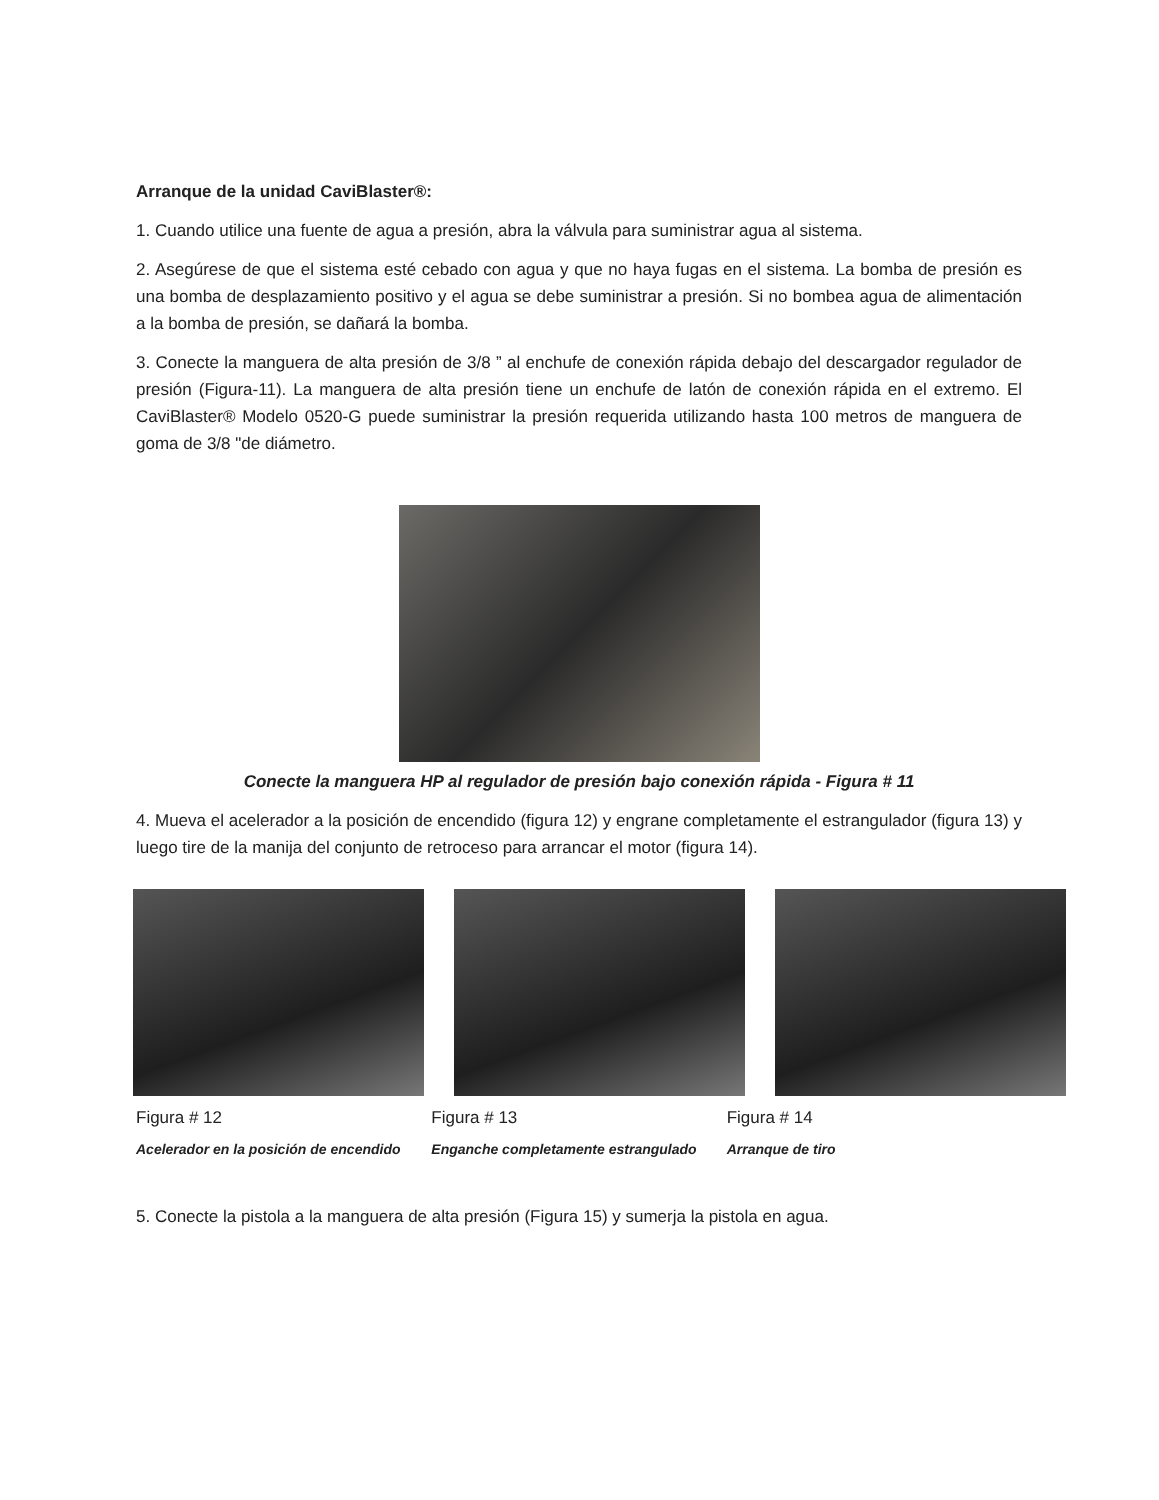Arranque de la unidad CaviBlaster®:
1. Cuando utilice una fuente de agua a presión, abra la válvula para suministrar agua al sistema.
2. Asegúrese de que el sistema esté cebado con agua y que no haya fugas en el sistema. La bomba de presión es una bomba de desplazamiento positivo y el agua se debe suministrar a presión. Si no bombea agua de alimentación a la bomba de presión, se dañará la bomba.
3. Conecte la manguera de alta presión de 3/8 ” al enchufe de conexión rápida debajo del descargador regulador de presión (Figura-11). La manguera de alta presión tiene un enchufe de latón de conexión rápida en el extremo. El CaviBlaster® Modelo 0520-G puede suministrar la presión requerida utilizando hasta 100 metros de manguera de goma de 3/8 "de diámetro.
Conecte la manguera HP al regulador de presión bajo conexión rápida - Figura # 11
4. Mueva el acelerador a la posición de encendido (figura 12) y engrane completamente el estrangulador (figura 13) y luego tire de la manija del conjunto de retroceso para arrancar el motor (figura 14).
Figura # 12 Figura # 13 Figura # 14
Acelerador en la posición de encendido
Enganche completamente estrangulado
Arranque de tiro
5. Conecte la pistola a la manguera de alta presión (Figura 15) y sumerja la pistola en agua.